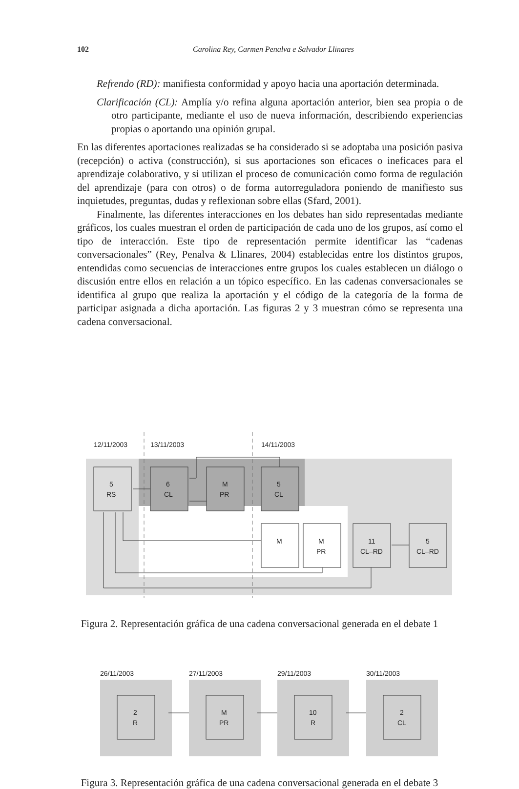102
Carolina Rey, Carmen Penalva e Salvador Llinares
Refrendo (RD): manifiesta conformidad y apoyo hacia una aportación determinada.
Clarificación (CL): Amplía y/o refina alguna aportación anterior, bien sea propia o de otro participante, mediante el uso de nueva información, describiendo experiencias propias o aportando una opinión grupal.
En las diferentes aportaciones realizadas se ha considerado si se adoptaba una posición pasiva (recepción) o activa (construcción), si sus aportaciones son eficaces o ineficaces para el aprendizaje colaborativo, y si utilizan el proceso de comunicación como forma de regulación del aprendizaje (para con otros) o de forma autorreguladora poniendo de manifiesto sus inquietudes, preguntas, dudas y reflexionan sobre ellas (Sfard, 2001).
Finalmente, las diferentes interacciones en los debates han sido representadas mediante gráficos, los cuales muestran el orden de participación de cada uno de los grupos, así como el tipo de interacción. Este tipo de representación permite identificar las “cadenas conversacionales” (Rey, Penalva & Llinares, 2004) establecidas entre los distintos grupos, entendidas como secuencias de interacciones entre grupos los cuales establecen un diálogo o discusión entre ellos en relación a un tópico específico. En las cadenas conversacionales se identifica al grupo que realiza la aportación y el código de la categoría de la forma de participar asignada a dicha aportación. Las figuras 2 y 3 muestran cómo se representa una cadena conversacional.
12/11/2003
13/11/2003
14/11/2003
5
RS
6
CL
M
PR
5
CL
M
M
PR
11
CL–RD
5
CL–RD
Figura 2. Representación gráfica de una cadena conversacional generada en el debate 1
26/11/2003
27/11/2003
29/11/2003
30/11/2003
2
R
M
PR
10
R
2
CL
Figura 3. Representación gráfica de una cadena conversacional generada en el debate 3